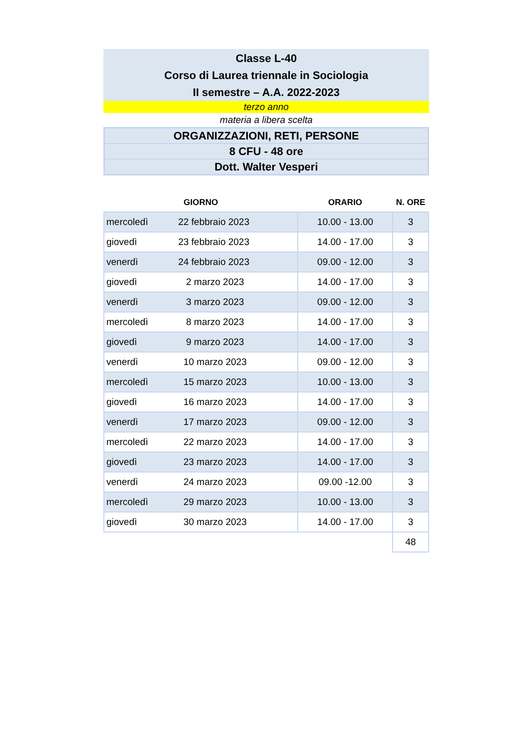Classe L-40
Corso di Laurea triennale in Sociologia
II semestre – A.A. 2022-2023
terzo anno
materia a libera scelta
ORGANIZZAZIONI, RETI, PERSONE
8 CFU - 48 ore
Dott. Walter Vesperi
| GIORNO | | ORARIO | N. ORE |
| --- | --- | --- | --- |
| mercoledì | 22 febbraio 2023 | 10.00 - 13.00 | 3 |
| giovedì | 23 febbraio 2023 | 14.00 - 17.00 | 3 |
| venerdì | 24 febbraio 2023 | 09.00 - 12.00 | 3 |
| giovedì | 2 marzo 2023 | 14.00 - 17.00 | 3 |
| venerdì | 3 marzo 2023 | 09.00 - 12.00 | 3 |
| mercoledì | 8 marzo 2023 | 14.00 - 17.00 | 3 |
| giovedì | 9 marzo 2023 | 14.00 - 17.00 | 3 |
| venerdì | 10 marzo 2023 | 09.00 - 12.00 | 3 |
| mercoledì | 15 marzo 2023 | 10.00 - 13.00 | 3 |
| giovedì | 16 marzo 2023 | 14.00 - 17.00 | 3 |
| venerdì | 17 marzo 2023 | 09.00 - 12.00 | 3 |
| mercoledì | 22 marzo 2023 | 14.00 - 17.00 | 3 |
| giovedì | 23 marzo 2023 | 14.00 - 17.00 | 3 |
| venerdì | 24 marzo 2023 | 09.00 -12.00 | 3 |
| mercoledì | 29 marzo 2023 | 10.00 - 13.00 | 3 |
| giovedì | 30 marzo 2023 | 14.00 - 17.00 | 3 |
| | | | 48 |